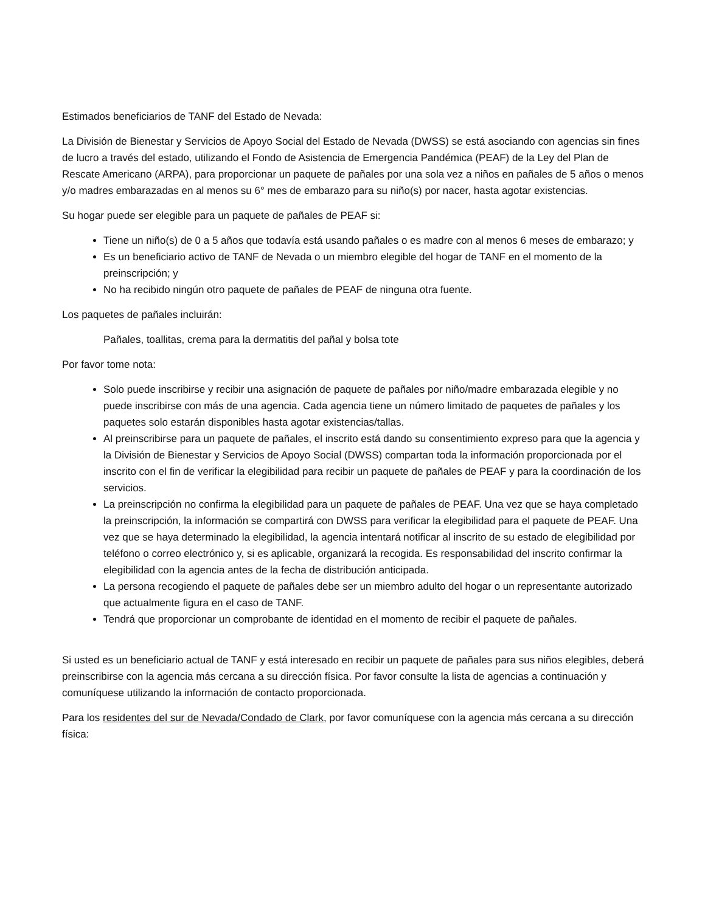Estimados beneficiarios de TANF del Estado de Nevada:
La División de Bienestar y Servicios de Apoyo Social del Estado de Nevada (DWSS) se está asociando con agencias sin fines de lucro a través del estado, utilizando el Fondo de Asistencia de Emergencia Pandémica (PEAF) de la Ley del Plan de Rescate Americano (ARPA), para proporcionar un paquete de pañales por una sola vez a niños en pañales de 5 años o menos y/o madres embarazadas en al menos su 6° mes de embarazo para su niño(s) por nacer, hasta agotar existencias.
Su hogar puede ser elegible para un paquete de pañales de PEAF si:
Tiene un niño(s) de 0 a 5 años que todavía está usando pañales o es madre con al menos 6 meses de embarazo; y
Es un beneficiario activo de TANF de Nevada o un miembro elegible del hogar de TANF en el momento de la preinscripción; y
No ha recibido ningún otro paquete de pañales de PEAF de ninguna otra fuente.
Los paquetes de pañales incluirán:
Pañales, toallitas, crema para la dermatitis del pañal y bolsa tote
Por favor tome nota:
Solo puede inscribirse y recibir una asignación de paquete de pañales por niño/madre embarazada elegible y no puede inscribirse con más de una agencia. Cada agencia tiene un número limitado de paquetes de pañales y los paquetes solo estarán disponibles hasta agotar existencias/tallas.
Al preinscribirse para un paquete de pañales, el inscrito está dando su consentimiento expreso para que la agencia y la División de Bienestar y Servicios de Apoyo Social (DWSS) compartan toda la información proporcionada por el inscrito con el fin de verificar la elegibilidad para recibir un paquete de pañales de PEAF y para la coordinación de los servicios.
La preinscripción no confirma la elegibilidad para un paquete de pañales de PEAF. Una vez que se haya completado la preinscripción, la información se compartirá con DWSS para verificar la elegibilidad para el paquete de PEAF. Una vez que se haya determinado la elegibilidad, la agencia intentará notificar al inscrito de su estado de elegibilidad por teléfono o correo electrónico y, si es aplicable, organizará la recogida. Es responsabilidad del inscrito confirmar la elegibilidad con la agencia antes de la fecha de distribución anticipada.
La persona recogiendo el paquete de pañales debe ser un miembro adulto del hogar o un representante autorizado que actualmente figura en el caso de TANF.
Tendrá que proporcionar un comprobante de identidad en el momento de recibir el paquete de pañales.
Si usted es un beneficiario actual de TANF y está interesado en recibir un paquete de pañales para sus niños elegibles, deberá preinscribirse con la agencia más cercana a su dirección física. Por favor consulte la lista de agencias a continuación y comuníquese utilizando la información de contacto proporcionada.
Para los residentes del sur de Nevada/Condado de Clark, por favor comuníquese con la agencia más cercana a su dirección física: